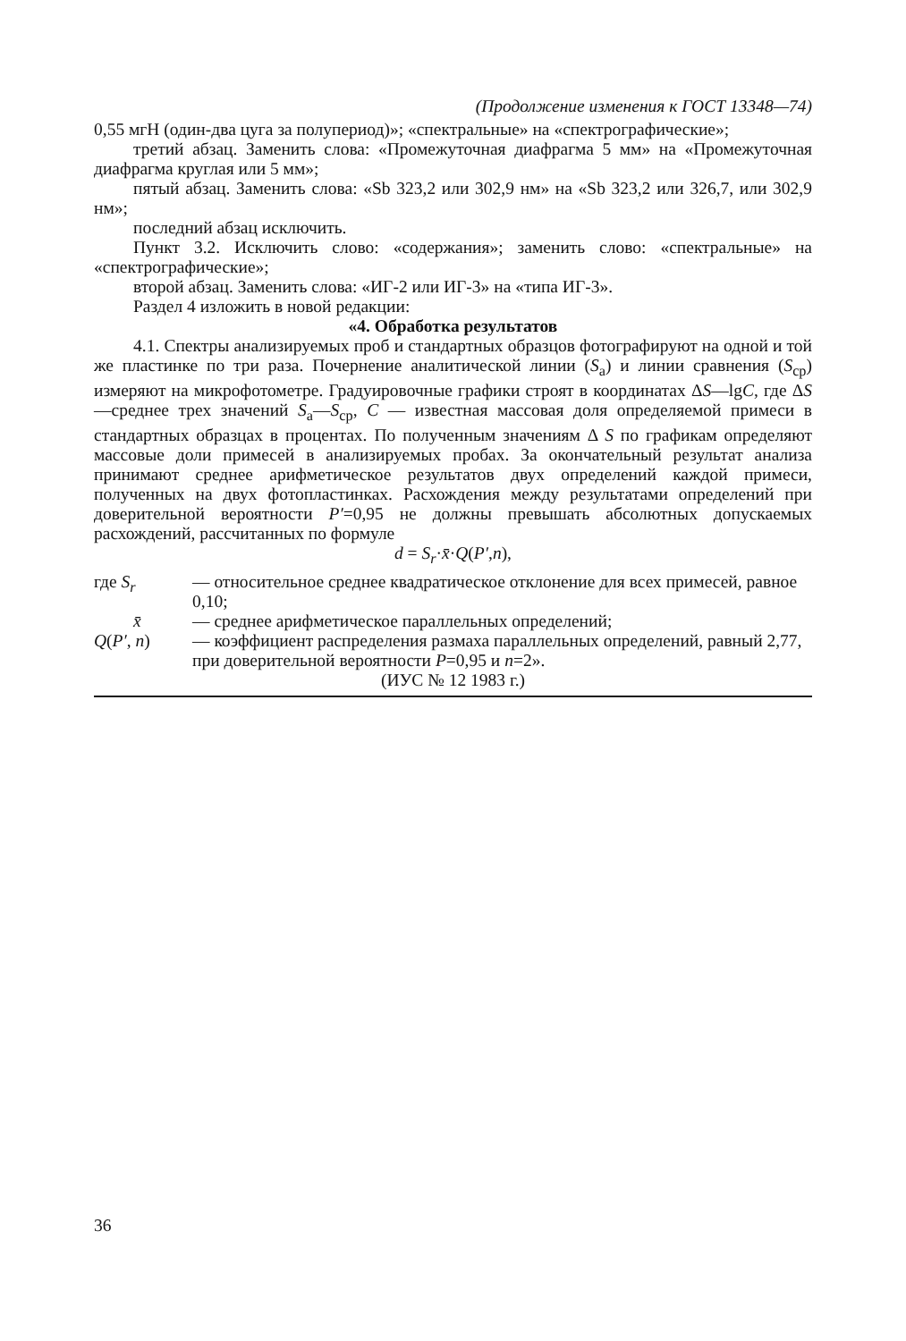(Продолжение изменения к ГОСТ 13348—74)
0,55 мгН (один-два цуга за полупериод)»; «спектральные» на «спектрографические»;
третий абзац. Заменить слова: «Промежуточная диафрагма 5 мм» на «Промежуточная диафрагма круглая или 5 мм»;
пятый абзац. Заменить слова: «Sb 323,2 или 302,9 нм» на «Sb 323,2 или 326,7, или 302,9 нм»;
последний абзац исключить.
Пункт 3.2. Исключить слово: «содержания»; заменить слово: «спектральные» на «спектрографические»;
второй абзац. Заменить слова: «ИГ-2 или ИГ-3» на «типа ИГ-3».
Раздел 4 изложить в новой редакции:
«4. Обработка результатов
4.1. Спектры анализируемых проб и стандартных образцов фотографируют на одной и той же пластинке по три раза. Почернение аналитической линии (S<sub>а</sub>) и линии сравнения (S<sub>ср</sub>) измеряют на микрофотометре. Градуировочные графики строят в координатах ΔS—lgC, где ΔS—среднее трех значений S<sub>а</sub>—S<sub>ср</sub>, C — известная массовая доля определяемой примеси в стандартных образцах в процентах. По полученным значениям Δ S по графикам определяют массовые доли примесей в анализируемых пробах. За окончательный результат анализа принимают среднее арифметическое результатов двух определений каждой примеси, полученных на двух фотопластинках. Расхождения между результатами определений при доверительной вероятности P′=0,95 не должны превышать абсолютных допускаемых расхождений, рассчитанных по формуле
d = S<sub>r</sub>·x̄·Q(P′,n),
где S<sub>r</sub>
— относительное среднее квадратическое отклонение для всех примесей, равное 0,10;
x̄
— среднее арифметическое параллельных определений;
Q(P′, n)
— коэффициент распределения размаха параллельных определений, равный 2,77, при доверительной вероятности P=0,95 и n=2».
(ИУС № 12 1983 г.)
36